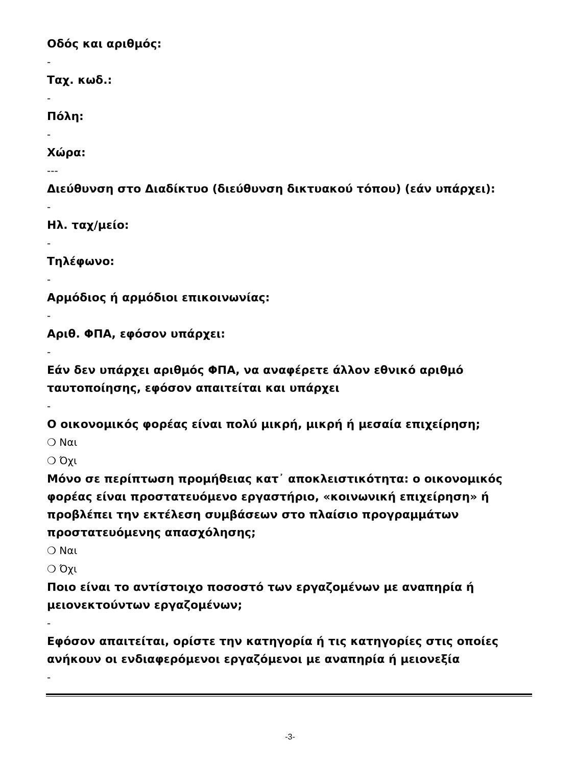Οδός και αριθμός:
-
Ταχ. κωδ.:
-
Πόλη:
-
Χώρα:
---
Διεύθυνση στο Διαδίκτυο (διεύθυνση δικτυακού τόπου) (εάν υπάρχει):
-
Ηλ. ταχ/μείο:
-
Τηλέφωνο:
-
Αρμόδιος ή αρμόδιοι επικοινωνίας:
-
Αριθ. ΦΠΑ, εφόσον υπάρχει:
-
Εάν δεν υπάρχει αριθμός ΦΠΑ, να αναφέρετε άλλον εθνικό αριθμό ταυτοποίησης, εφόσον απαιτείται και υπάρχει
-
Ο οικονομικός φορέας είναι πολύ μικρή, μικρή ή μεσαία επιχείρηση;
❍ Ναι
❍ Όχι
Μόνο σε περίπτωση προμήθειας κατ᾽ αποκλειστικότητα: ο οικονομικός φορέας είναι προστατευόμενο εργαστήριο, «κοινωνική επιχείρηση» ή προβλέπει την εκτέλεση συμβάσεων στο πλαίσιο προγραμμάτων προστατευόμενης απασχόλησης;
❍ Ναι
❍ Όχι
Ποιο είναι το αντίστοιχο ποσοστό των εργαζομένων με αναπηρία ή μειονεκτούντων εργαζομένων;
-
Εφόσον απαιτείται, ορίστε την κατηγορία ή τις κατηγορίες στις οποίες ανήκουν οι ενδιαφερόμενοι εργαζόμενοι με αναπηρία ή μειονεξία
-
-3-